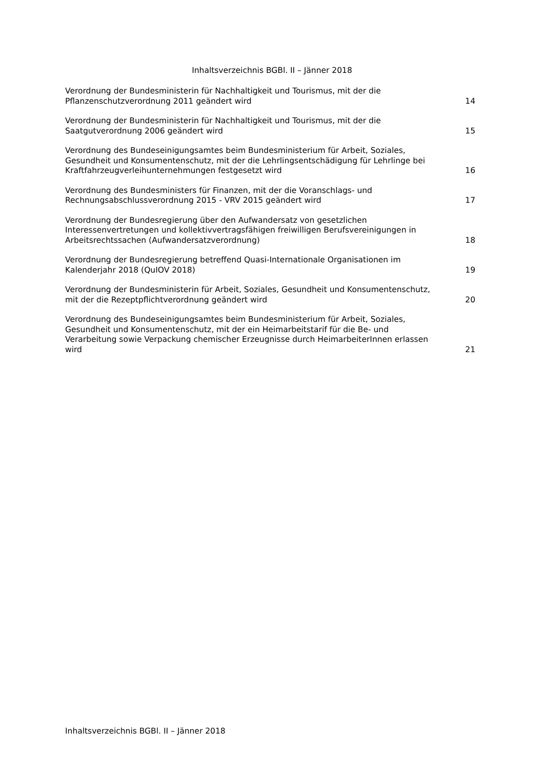Inhaltsverzeichnis BGBl. II – Jänner 2018
| Verordnung der Bundesministerin für Nachhaltigkeit und Tourismus, mit der die Pflanzenschutzverordnung 2011 geändert wird | 14 |
| Verordnung der Bundesministerin für Nachhaltigkeit und Tourismus, mit der die Saatgutverordnung 2006 geändert wird | 15 |
| Verordnung des Bundeseinigungsamtes beim Bundesministerium für Arbeit, Soziales, Gesundheit und Konsumentenschutz, mit der die Lehrlingsentschädigung für Lehrlinge bei Kraftfahrzeugverleihunternehmungen festgesetzt wird | 16 |
| Verordnung des Bundesministers für Finanzen, mit der die Voranschlags- und Rechnungsabschlussverordnung 2015 - VRV 2015 geändert wird | 17 |
| Verordnung der Bundesregierung über den Aufwandersatz von gesetzlichen Interessenvertretungen und kollektivvertragsfähigen freiwilligen Berufsvereinigungen in Arbeitsrechtssachen (Aufwandersatzverordnung) | 18 |
| Verordnung der Bundesregierung betreffend Quasi-Internationale Organisationen im Kalenderjahr 2018 (QuIOV 2018) | 19 |
| Verordnung der Bundesministerin für Arbeit, Soziales, Gesundheit und Konsumentenschutz, mit der die Rezeptpflichtverordnung geändert wird | 20 |
| Verordnung des Bundeseinigungsamtes beim Bundesministerium für Arbeit, Soziales, Gesundheit und Konsumentenschutz, mit der ein Heimarbeitstarif für die Be- und Verarbeitung sowie Verpackung chemischer Erzeugnisse durch HeimarbeiterInnen erlassen wird | 21 |
Inhaltsverzeichnis BGBl. II – Jänner 2018